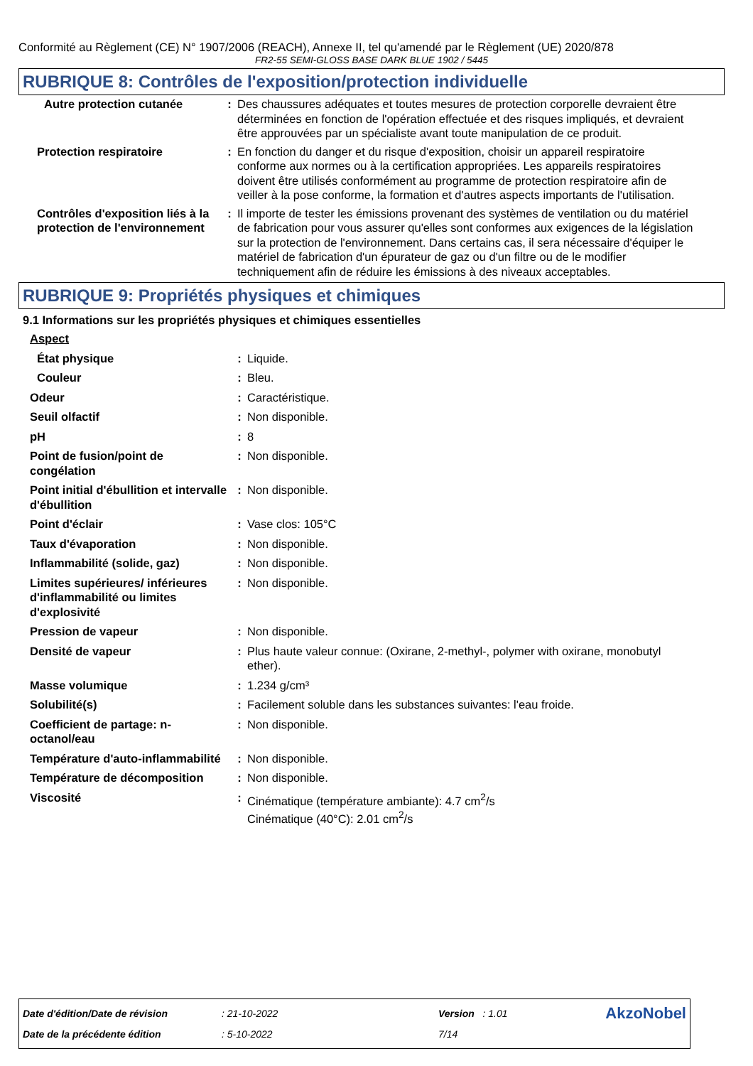Conformité au Règlement (CE) N° 1907/2006 (REACH), Annexe II, tel qu'amendé par le Règlement (UE) 2020/878
FR2-55 SEMI-GLOSS BASE DARK BLUE 1902 / 5445
RUBRIQUE 8: Contrôles de l'exposition/protection individuelle
| Autre protection cutanée | : | Des chaussures adéquates et toutes mesures de protection corporelle devraient être déterminées en fonction de l'opération effectuée et des risques impliqués, et devraient être approuvées par un spécialiste avant toute manipulation de ce produit. |
| Protection respiratoire | : | En fonction du danger et du risque d'exposition, choisir un appareil respiratoire conforme aux normes ou à la certification appropriées. Les appareils respiratoires doivent être utilisés conformément au programme de protection respiratoire afin de veiller à la pose conforme, la formation et d'autres aspects importants de l'utilisation. |
| Contrôles d'exposition liés à la protection de l'environnement | : | Il importe de tester les émissions provenant des systèmes de ventilation ou du matériel de fabrication pour vous assurer qu'elles sont conformes aux exigences de la législation sur la protection de l'environnement. Dans certains cas, il sera nécessaire d'équiper le matériel de fabrication d'un épurateur de gaz ou d'un filtre ou de le modifier techniquement afin de réduire les émissions à des niveaux acceptables. |
RUBRIQUE 9: Propriétés physiques et chimiques
9.1 Informations sur les propriétés physiques et chimiques essentielles
| Aspect | | |
| État physique | : | Liquide. |
| Couleur | : | Bleu. |
| Odeur | : | Caractéristique. |
| Seuil olfactif | : | Non disponible. |
| pH | : | 8 |
| Point de fusion/point de congélation | : | Non disponible. |
| Point initial d'ébullition et intervalle d'ébullition | : | Non disponible. |
| Point d'éclair | : | Vase clos: 105°C |
| Taux d'évaporation | : | Non disponible. |
| Inflammabilité (solide, gaz) | : | Non disponible. |
| Limites supérieures/ inférieures d'inflammabilité ou limites d'explosivité | : | Non disponible. |
| Pression de vapeur | : | Non disponible. |
| Densité de vapeur | : | Plus haute valeur connue: (Oxirane, 2-methyl-, polymer with oxirane, monobutyl ether). |
| Masse volumique | : | 1.234 g/cm³ |
| Solubilité(s) | : | Facilement soluble dans les substances suivantes: l'eau froide. |
| Coefficient de partage: n-octanol/eau | : | Non disponible. |
| Température d'auto-inflammabilité | : | Non disponible. |
| Température de décomposition | : | Non disponible. |
| Viscosité | : | Cinématique (température ambiante): 4.7 cm<sup>2</sup>/s Cinématique (40°C): 2.01 cm<sup>2</sup>/s |
| Date d'édition/Date de révision | : 21-10-2022 | Version : 1.01 | AkzoNobel |
| Date de la précédente édition | : 5-10-2022 | 7/14 | |